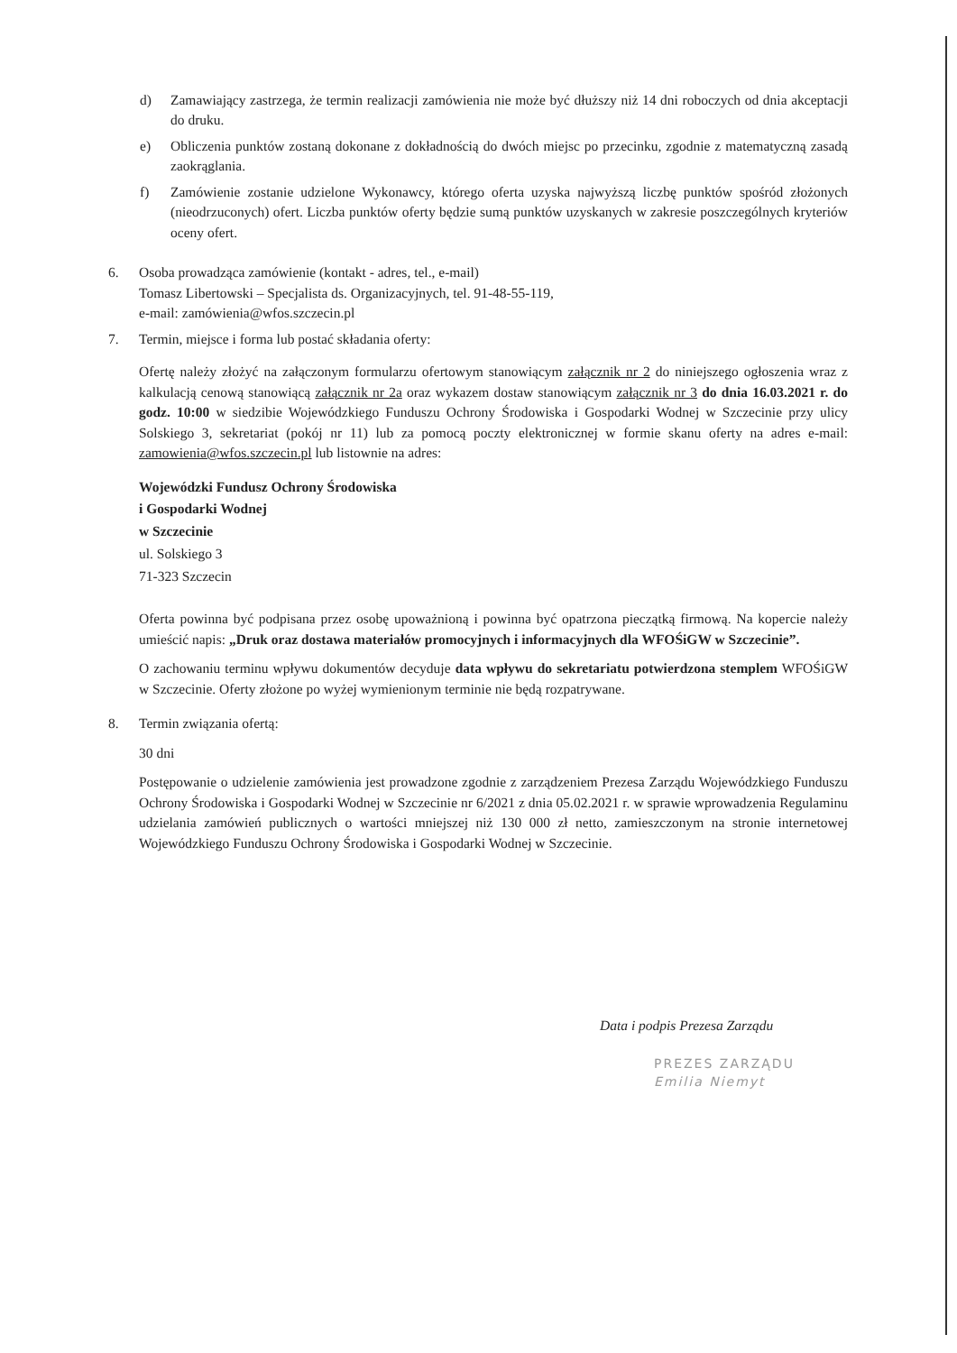d) Zamawiający zastrzega, że termin realizacji zamówienia nie może być dłuższy niż 14 dni roboczych od dnia akceptacji do druku.
e) Obliczenia punktów zostaną dokonane z dokładnością do dwóch miejsc po przecinku, zgodnie z matematyczną zasadą zaokrąglania.
f) Zamówienie zostanie udzielone Wykonawcy, którego oferta uzyska najwyższą liczbę punktów spośród złożonych (nieodrzuconych) ofert. Liczba punktów oferty będzie sumą punktów uzyskanych w zakresie poszczególnych kryteriów oceny ofert.
6. Osoba prowadząca zamówienie (kontakt - adres, tel., e-mail)
Tomasz Libertowski – Specjalista ds. Organizacyjnych, tel. 91-48-55-119,
e-mail: zamówienia@wfos.szczecin.pl
7. Termin, miejsce i forma lub postać składania oferty:
Ofertę należy złożyć na załączonym formularzu ofertowym stanowiącym załącznik nr 2 do niniejszego ogłoszenia wraz z kalkulacją cenową stanowiącą załącznik nr 2a oraz wykazem dostaw stanowiącym załącznik nr 3 do dnia 16.03.2021 r. do godz. 10:00 w siedzibie Wojewódzkiego Funduszu Ochrony Środowiska i Gospodarki Wodnej w Szczecinie przy ulicy Solskiego 3, sekretariat (pokój nr 11) lub za pomocą poczty elektronicznej w formie skanu oferty na adres e-mail: zamowienia@wfos.szczecin.pl lub listownie na adres:
Wojewódzki Fundusz Ochrony Środowiska
i Gospodarki Wodnej
w Szczecinie
ul. Solskiego 3
71-323 Szczecin
Oferta powinna być podpisana przez osobę upoważnioną i powinna być opatrzona pieczątką firmową. Na kopercie należy umieścić napis: „Druk oraz dostawa materiałów promocyjnych i informacyjnych dla WFOŚiGW w Szczecinie”.
O zachowaniu terminu wpływu dokumentów decyduje data wpływu do sekretariatu potwierdzona stemplem WFOŚiGW w Szczecinie. Oferty złożone po wyżej wymienionym terminie nie będą rozpatrywane.
8. Termin związania ofertą:
30 dni
Postępowanie o udzielenie zamówienia jest prowadzone zgodnie z zarządzeniem Prezesa Zarządu Wojewódzkiego Funduszu Ochrony Środowiska i Gospodarki Wodnej w Szczecinie nr 6/2021 z dnia 05.02.2021 r. w sprawie wprowadzenia Regulaminu udzielania zamówień publicznych o wartości mniejszej niż 130 000 zł netto, zamieszczonym na stronie internetowej Wojewódzkiego Funduszu Ochrony Środowiska i Gospodarki Wodnej w Szczecinie.
Data i podpis Prezesa Zarządu
PREZES ZARZĄDU
Emilia Niemyt